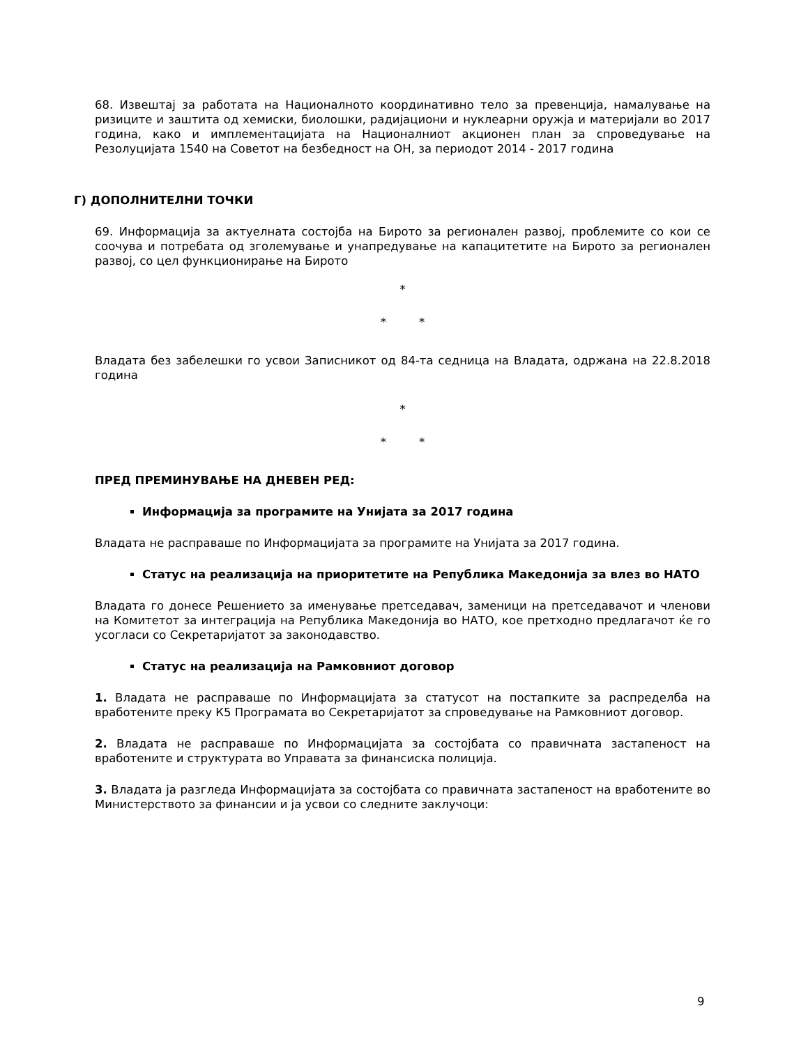68. Извештај за работата на Националното координативно тело за превенција, намалување на ризиците и заштита од хемиски, биолошки, радијациони и нуклеарни оружја и материјали во 2017 година, како и имплементацијата на Националниот акционен план за спроведување на Резолуцијата 1540 на Советот на безбедност на ОН, за периодот 2014 - 2017 година
Г) ДОПОЛНИТЕЛНИ ТОЧКИ
69. Информација за актуелната состојба на Бирото за регионален развој, проблемите со кои се соочува и потребата од зголемување и унапредување на капацитетите на Бирото за регионален развој, со цел функционирање на Бирото
*
* *
Владата без забелешки го усвои Записникот од 84-та седница на Владата, одржана на 22.8.2018 година
*
* *
ПРЕД ПРЕМИНУВАЊЕ НА ДНЕВЕН РЕД:
Информација за програмите на Унијата за 2017 година
Владата не расправаше по Информацијата за програмите на Унијата за 2017 година.
Статус на реализација на приоритетите на Република Македонија за влез во НАТО
Владата го донесе Решението за именување претседавач, заменици на претседавачот и членови на Комитетот за интеграција на Република Македонија во НАТО, кое претходно предлагачот ќе го усогласи со Секретаријатот за законодавство.
Статус на реализација на Рамковниот договор
1. Владата не расправаше по Информацијата за статусот на постапките за распределба на вработените преку К5 Програмата во Секретаријатот за спроведување на Рамковниот договор.
2. Владата не расправаше по Информацијата за состојбата со правичната застапеност на вработените и структурата во Управата за финансиска полиција.
3. Владата ја разгледа Информацијата за состојбата со правичната застапеност на вработените во Министерството за финансии и ја усвои со следните заклучоци:
9